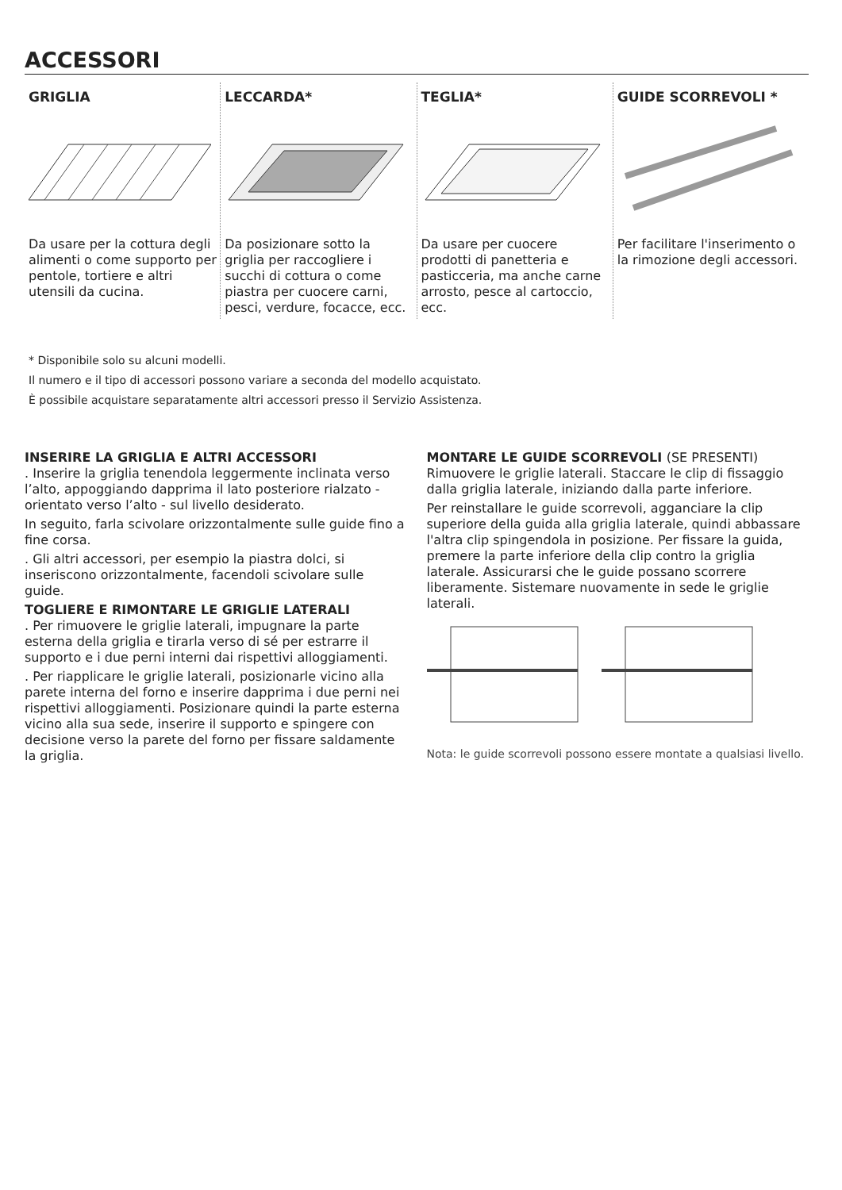ACCESSORI
GRIGLIA
Da usare per la cottura degli alimenti o come supporto per pentole, tortiere e altri utensili da cucina.
LECCARDA*
Da posizionare sotto la griglia per raccogliere i succhi di cottura o come piastra per cuocere carni, pesci, verdure, focacce, ecc.
TEGLIA*
Da usare per cuocere prodotti di panetteria e pasticceria, ma anche carne arrosto, pesce al cartoccio, ecc.
GUIDE SCORREVOLI *
Per facilitare l'inserimento o la rimozione degli accessori.
* Disponibile solo su alcuni modelli.
Il numero e il tipo di accessori possono variare a seconda del modello acquistato.
È possibile acquistare separatamente altri accessori presso il Servizio Assistenza.
INSERIRE LA GRIGLIA E ALTRI ACCESSORI
. Inserire la griglia tenendola leggermente inclinata verso l’alto, appoggiando dapprima il lato posteriore rialzato - orientato verso l’alto - sul livello desiderato.
In seguito, farla scivolare orizzontalmente sulle guide fino a fine corsa.
. Gli altri accessori, per esempio la piastra dolci, si inseriscono orizzontalmente, facendoli scivolare sulle guide.
TOGLIERE E RIMONTARE LE GRIGLIE LATERALI
. Per rimuovere le griglie laterali, impugnare la parte esterna della griglia e tirarla verso di sé per estrarre il supporto e i due perni interni dai rispettivi alloggiamenti.
. Per riapplicare le griglie laterali, posizionarle vicino alla parete interna del forno e inserire dapprima i due perni nei rispettivi alloggiamenti. Posizionare quindi la parte esterna vicino alla sua sede, inserire il supporto e spingere con decisione verso la parete del forno per fissare saldamente la griglia.
MONTARE LE GUIDE SCORREVOLI (SE PRESENTI)
Rimuovere le griglie laterali. Staccare le clip di fissaggio dalla griglia laterale, iniziando dalla parte inferiore.
Per reinstallare le guide scorrevoli, agganciare la clip superiore della guida alla griglia laterale, quindi abbassare l'altra clip spingendola in posizione. Per fissare la guida, premere la parte inferiore della clip contro la griglia laterale. Assicurarsi che le guide possano scorrere liberamente. Sistemare nuovamente in sede le griglie laterali.
Nota: le guide scorrevoli possono essere montate a qualsiasi livello.